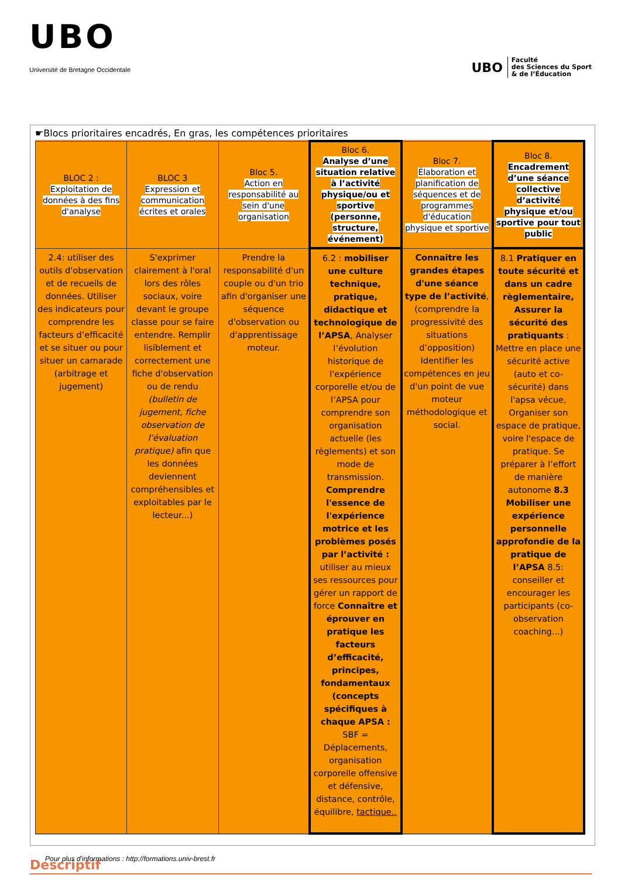UBO
Université de Bretagne Occidentale
UBO Faculté
des Sciences du Sport
& de l’Éducation
☛Blocs prioritaires encadrés, En gras, les compétences prioritaires
| BLOC 2 : Exploitation de données à des fins d'analyse | BLOC 3 Expression et communication écrites et orales | Bloc 5. Action en responsabilité au sein d'une organisation | Bloc 6. Analyse d’une situation relative à l’activité physique/ou et sportive (personne, structure, événement) | Bloc 7. Élaboration et planification de séquences et de programmes d'éducation physique et sportive | Bloc 8. Encadrement d’une séance collective d’activité physique et/ou sportive pour tout public |
| 2.4: utiliser des outils d'observation et de recueils de données. Utiliser des indicateurs pour comprendre les facteurs d’efficacité et se situer ou pour situer un camarade (arbitrage et jugement) | S'exprimer clairement à l'oral lors des rôles sociaux, voire devant le groupe classe pour se faire entendre. Remplir lisiblement et correctement une fiche d'observation ou de rendu (bulletin de jugement, fiche observation de l’évaluation pratique) afin que les données deviennent compréhensibles et exploitables par le lecteur...) | Prendre la responsabilité d'un couple ou d'un trio afin d'organiser une séquence d'observation ou d'apprentissage moteur. | 6.2 : mobiliser une culture technique, pratique, didactique et technologique de l’APSA , Analyser l’évolution historique de l'expérience corporelle et/ou de l’APSA pour comprendre son organisation actuelle (les règlements) et son mode de transmission. Comprendre l'essence de l'expérience motrice et les problèmes posés par l’activité : utiliser au mieux ses ressources pour gérer un rapport de force Connaître et éprouver en pratique les facteurs d’efficacité, principes, fondamentaux (concepts spécifiques à chaque APSA : SBF = Déplacements, organisation corporelle offensive et défensive, distance, contrôle, équilibre, tactique.. | Connaitre les grandes étapes d'une séance type de l’activité , (comprendre la progressivité des situations d’opposition) Identifier les compétences en jeu d'un point de vue moteur méthodologique et social. | 8.1 Pratiquer en toute sécurité et dans un cadre règlementaire, Assurer la sécurité des pratiquants : Mettre en place une sécurité active (auto et co-sécurité) dans l'apsa vécue, Organiser son espace de pratique, voire l'espace de pratique. Se préparer à l’effort de manière autonome 8.3 Mobiliser une expérience personnelle approfondie de la pratique de l’APSA 8.5: conseiller et encourager les participants (co-observation coaching...) |
Descriptif
Pour plus d'informations : http://formations.univ-brest.fr